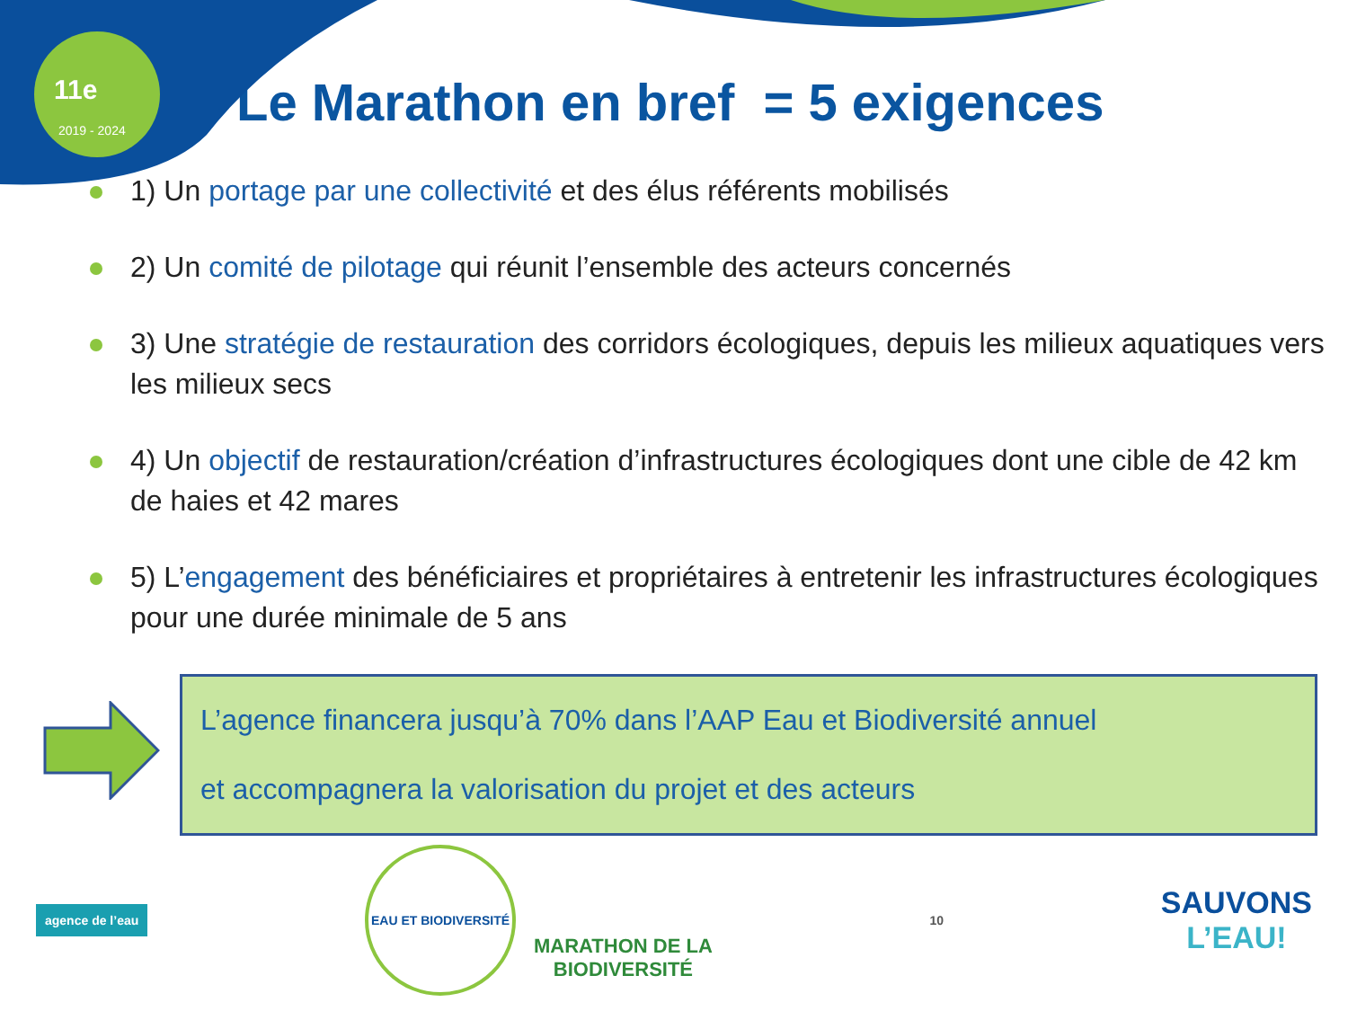11e
2019 - 2024
Le Marathon en bref = 5 exigences
1) Un portage par une collectivité et des élus référents mobilisés
2) Un comité de pilotage qui réunit l’ensemble des acteurs concernés
3) Une stratégie de restauration des corridors écologiques, depuis les milieux aquatiques vers les milieux secs
4) Un objectif de restauration/création d’infrastructures écologiques dont une cible de 42 km de haies et 42 mares
5) L’engagement des bénéficiaires et propriétaires à entretenir les infrastructures écologiques pour une durée minimale de 5 ans
L’agence financera jusqu’à 70% dans l’AAP Eau et Biodiversité annuel
et accompagnera la valorisation du projet et des acteurs
agence de l’eau
EAU ET BIODIVERSITÉ
MARATHON DE LA
BIODIVERSITÉ
10
SAUVONS
L’EAU!